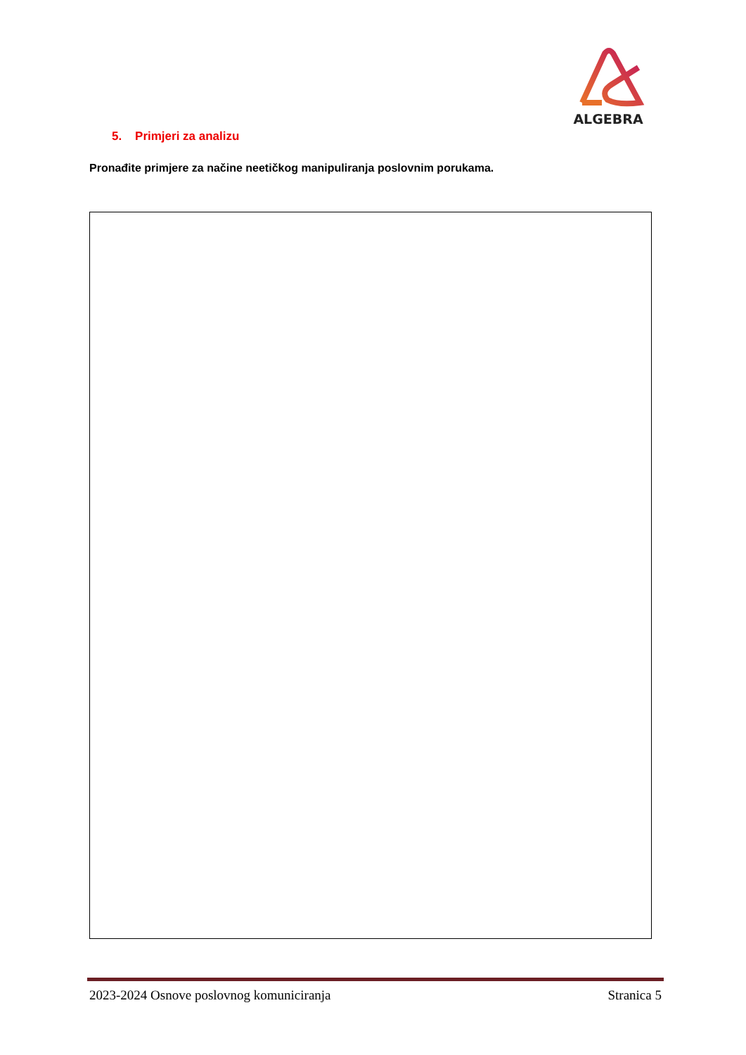ALGEBRA
5. Primjeri za analizu
Pronađite primjere za načine neetičkog manipuliranja poslovnim porukama.
2023-2024 Osnove poslovnog komuniciranja Stranica 5